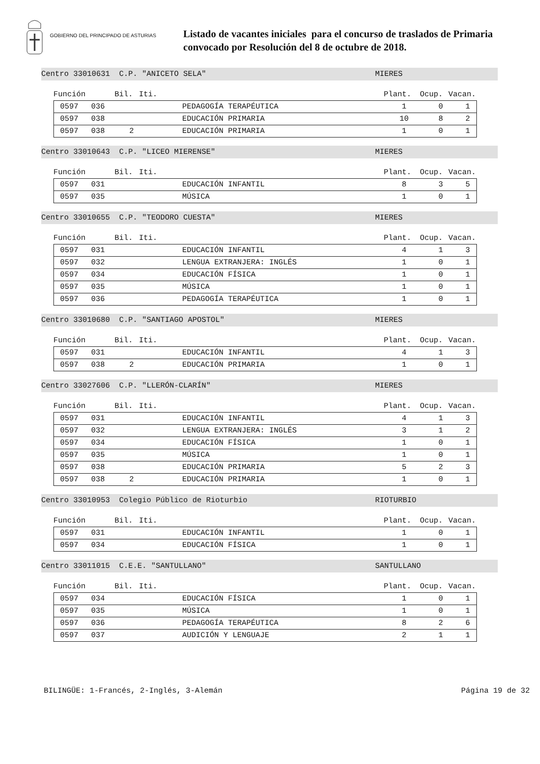GOBIERNO DEL PRINCIPADO DE ASTURIAS
Listado de vacantes iniciales para el concurso de traslados de Primaria
convocado por Resolución del 8 de octubre de 2018.
Centro 33010631 C.P. "ANICETO SELA" MIERES
Función Bil. Iti. Plant. Ocup. Vacan.
| 0597 | 036 | | PEDAGOGÍA TERAPÉUTICA | 1 | 0 | 1 |
| 0597 | 038 | | EDUCACIÓN PRIMARIA | 10 | 8 | 2 |
| 0597 | 038 | 2 | EDUCACIÓN PRIMARIA | 1 | 0 | 1 |
Centro 33010643 C.P. "LICEO MIERENSE" MIERES
Función Bil. Iti. Plant. Ocup. Vacan.
| 0597 | 031 | | EDUCACIÓN INFANTIL | 8 | 3 | 5 |
| 0597 | 035 | | MÚSICA | 1 | 0 | 1 |
Centro 33010655 C.P. "TEODORO CUESTA" MIERES
Función Bil. Iti. Plant. Ocup. Vacan.
| 0597 | 031 | | EDUCACIÓN INFANTIL | 4 | 1 | 3 |
| 0597 | 032 | | LENGUA EXTRANJERA: INGLÉS | 1 | 0 | 1 |
| 0597 | 034 | | EDUCACIÓN FÍSICA | 1 | 0 | 1 |
| 0597 | 035 | | MÚSICA | 1 | 0 | 1 |
| 0597 | 036 | | PEDAGOGÍA TERAPÉUTICA | 1 | 0 | 1 |
Centro 33010680 C.P. "SANTIAGO APOSTOL" MIERES
Función Bil. Iti. Plant. Ocup. Vacan.
| 0597 | 031 | | EDUCACIÓN INFANTIL | 4 | 1 | 3 |
| 0597 | 038 | 2 | EDUCACIÓN PRIMARIA | 1 | 0 | 1 |
Centro 33027606 C.P. "LLERÓN-CLARÍN" MIERES
Función Bil. Iti. Plant. Ocup. Vacan.
| 0597 | 031 | | EDUCACIÓN INFANTIL | 4 | 1 | 3 |
| 0597 | 032 | | LENGUA EXTRANJERA: INGLÉS | 3 | 1 | 2 |
| 0597 | 034 | | EDUCACIÓN FÍSICA | 1 | 0 | 1 |
| 0597 | 035 | | MÚSICA | 1 | 0 | 1 |
| 0597 | 038 | | EDUCACIÓN PRIMARIA | 5 | 2 | 3 |
| 0597 | 038 | 2 | EDUCACIÓN PRIMARIA | 1 | 0 | 1 |
Centro 33010953 Colegio Público de Rioturbio RIOTURBIO
Función Bil. Iti. Plant. Ocup. Vacan.
| 0597 | 031 | | EDUCACIÓN INFANTIL | 1 | 0 | 1 |
| 0597 | 034 | | EDUCACIÓN FÍSICA | 1 | 0 | 1 |
Centro 33011015 C.E.E. "SANTULLANO" SANTULLANO
Función Bil. Iti. Plant. Ocup. Vacan.
| 0597 | 034 | | EDUCACIÓN FÍSICA | 1 | 0 | 1 |
| 0597 | 035 | | MÚSICA | 1 | 0 | 1 |
| 0597 | 036 | | PEDAGOGÍA TERAPÉUTICA | 8 | 2 | 6 |
| 0597 | 037 | | AUDICIÓN Y LENGUAJE | 2 | 1 | 1 |
BILINGÜE: 1-Francés, 2-Inglés, 3-Alemán Página 19 de 32